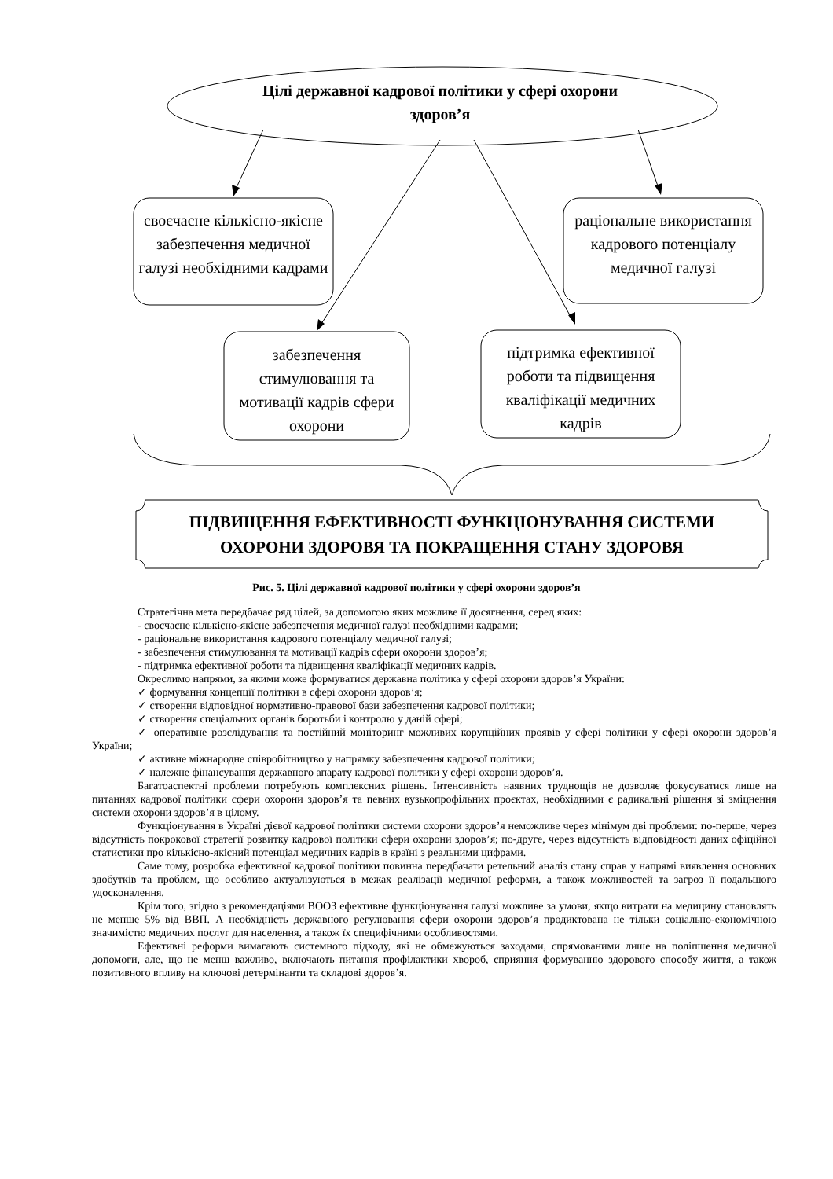Цілі державної кадрової політики у сфері охорони здоров’я
своєчасне кількісно-якісне забезпечення медичної галузі необхідними кадрами
раціональне використання кадрового потенціалу медичної галузі
забезпечення стимулювання та мотивації кадрів сфери охорони
підтримка ефективної роботи та підвищення кваліфікації медичних кадрів
ПІДВИЩЕННЯ ЕФЕКТИВНОСТІ ФУНКЦІОНУВАННЯ СИСТЕМИ ОХОРОНИ ЗДОРОВЯ ТА ПОКРАЩЕННЯ СТАНУ ЗДОРОВЯ
Рис. 5. Цілі державної кадрової політики у сфері охорони здоров’я
Стратегічна мета передбачає ряд цілей, за допомогою яких можливе її досягнення, серед яких:
- своєчасне кількісно-якісне забезпечення медичної галузі необхідними кадрами;
- раціональне використання кадрового потенціалу медичної галузі;
- забезпечення стимулювання та мотивації кадрів сфери охорони здоров’я;
- підтримка ефективної роботи та підвищення кваліфікації медичних кадрів.
Окреслимо напрями, за якими може формуватися державна політика у сфері охорони здоров’я України:
✓ формування концепції політики в сфері охорони здоров’я;
✓ створення відповідної нормативно-правової бази забезпечення кадрової політики;
✓ створення спеціальних органів боротьби і контролю у даній сфері;
✓ оперативне розслідування та постійний моніторинг можливих корупційних проявів у сфері політики у сфері охорони здоров’я України;
✓ активне міжнародне співробітництво у напрямку забезпечення кадрової політики;
✓ належне фінансування державного апарату кадрової політики у сфері охорони здоров’я.
Багатоаспектні проблеми потребують комплексних рішень. Інтенсивність наявних труднощів не дозволяє фокусуватися лише на питаннях кадрової політики сфери охорони здоров’я та певних вузькопрофільних проєктах, необхідними є радикальні рішення зі зміцнення системи охорони здоров’я в цілому.
Функціонування в Україні дієвої кадрової політики системи охорони здоров’я неможливе через мінімум дві проблеми: по-перше, через відсутність покрокової стратегії розвитку кадрової політики сфери охорони здоров’я; по-друге, через відсутність відповідності даних офіційної статистики про кількісно-якісний потенціал медичних кадрів в країні з реальними цифрами.
Саме тому, розробка ефективної кадрової політики повинна передбачати ретельний аналіз стану справ у напрямі виявлення основних здобутків та проблем, що особливо актуалізуються в межах реалізації медичної реформи, а також можливостей та загроз її подальшого удосконалення.
Крім того, згідно з рекомендаціями ВООЗ ефективне функціонування галузі можливе за умови, якщо витрати на медицину становлять не менше 5% від ВВП. А необхідність державного регулювання сфери охорони здоров’я продиктована не тільки соціально-економічною значимістю медичних послуг для населення, а також їх специфічними особливостями.
Ефективні реформи вимагають системного підходу, які не обмежуються заходами, спрямованими лише на поліпшення медичної допомоги, але, що не менш важливо, включають питання профілактики хвороб, сприяння формуванню здорового способу життя, а також позитивного впливу на ключові детермінанти та складові здоров’я.